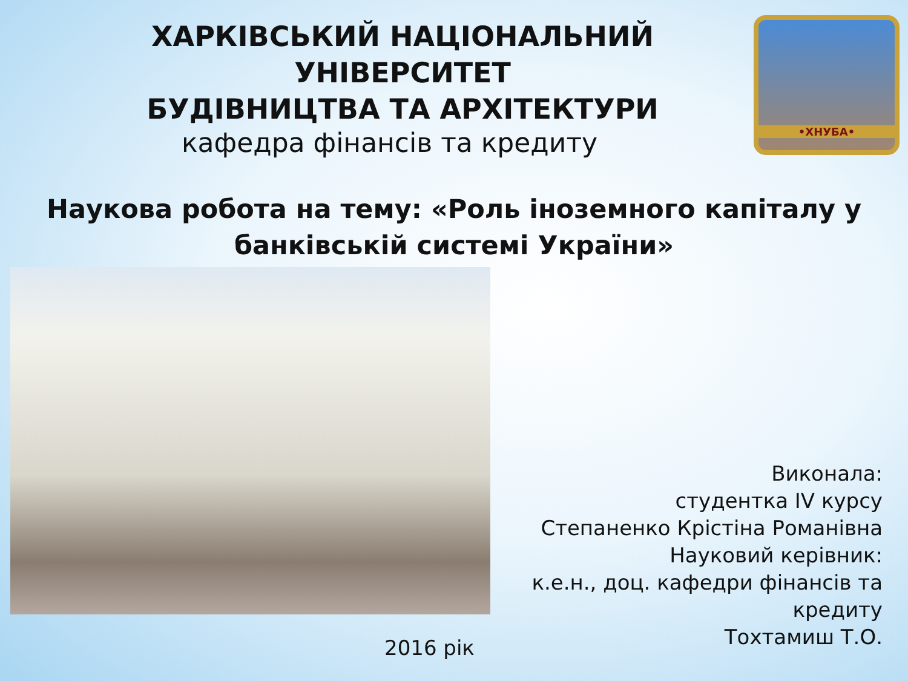ХАРКІВСЬКИЙ НАЦІОНАЛЬНИЙ УНІВЕРСИТЕТ
БУДІВНИЦТВА ТА АРХІТЕКТУРИ
•ХНУБА•
кафедра фінансів та кредиту
Наукова робота на тему: «Роль іноземного капіталу у банківській системі України»
Виконала:
студентка IV курсу
Степаненко Крістіна Романівна
Науковий керівник:
к.е.н., доц. кафедри фінансів та кредиту
Тохтамиш Т.О.
2016 рік